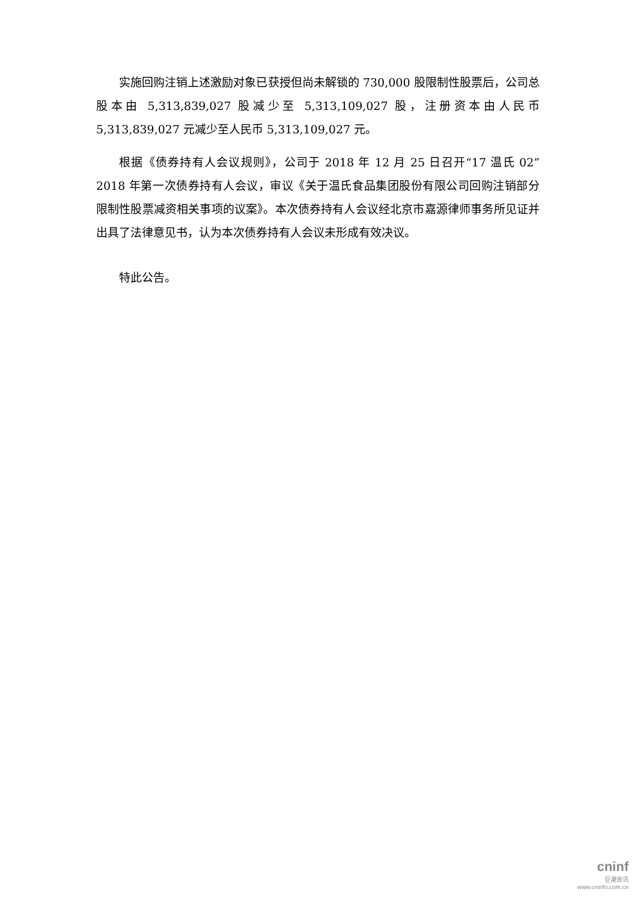实施回购注销上述激励对象已获授但尚未解锁的 730,000 股限制性股票后，公司总股本由 5,313,839,027 股减少至 5,313,109,027 股，注册资本由人民币5,313,839,027 元减少至人民币 5,313,109,027 元。
根据《债券持有人会议规则》，公司于 2018 年 12 月 25 日召开“17 温氏 02”2018 年第一次债券持有人会议，审议《关于温氏食品集团股份有限公司回购注销部分限制性股票减资相关事项的议案》。本次债券持有人会议经北京市嘉源律师事务所见证并出具了法律意见书，认为本次债券持有人会议未形成有效决议。
特此公告。
cninf
巨潮资讯
www.cninfo.com.cn